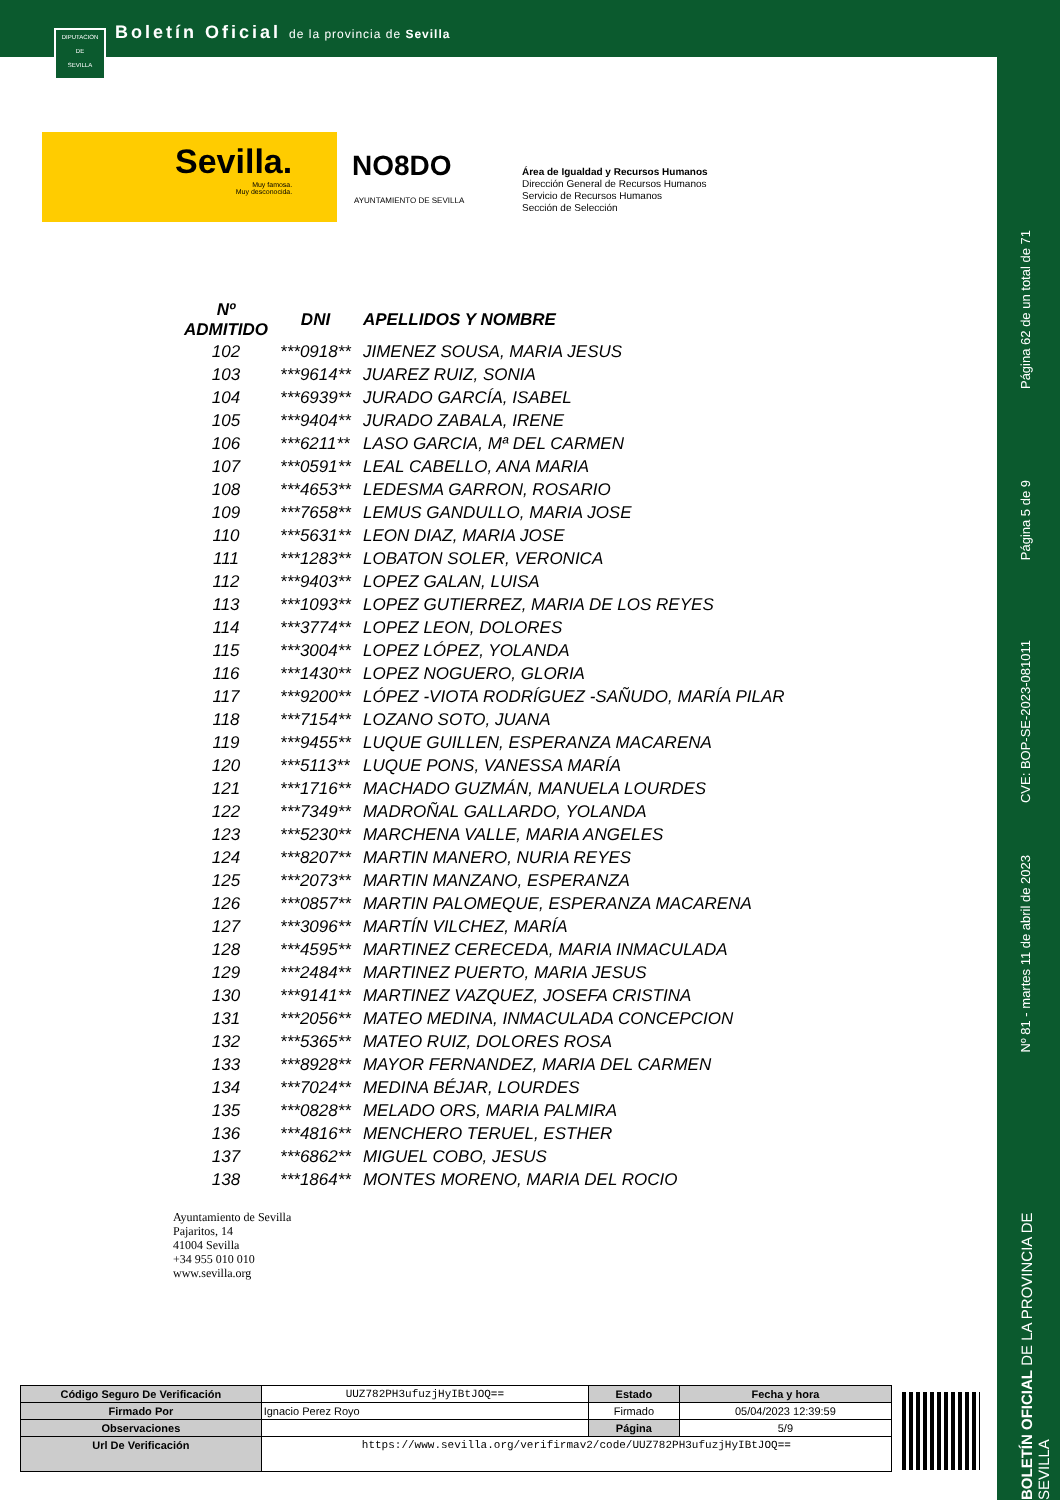DIPUTACION
DE
SEVILLA
Boletín Oficial de la provincia de Sevilla
Sevilla.
Muy famosa.
Muy desconocida.
NO8DO
AYUNTAMIENTO DE SEVILLA
Área de Igualdad y Recursos Humanos
Dirección General de Recursos Humanos
Servicio de Recursos Humanos
Sección de Selección
Página 62 de un total de 71
Página 5 de 9
CVE: BOP-SE-2023-081011
Nº 81 - martes 11 de abril de 2023
BOLETÍN OFICIAL DE LA PROVINCIA DE SEVILLA
| Nº ADMITIDO | DNI | APELLIDOS Y NOMBRE |
| --- | --- | --- |
| 102 | ***0918** | JIMENEZ SOUSA, MARIA JESUS |
| 103 | ***9614** | JUAREZ RUIZ, SONIA |
| 104 | ***6939** | JURADO GARCÍA, ISABEL |
| 105 | ***9404** | JURADO ZABALA, IRENE |
| 106 | ***6211** | LASO GARCIA, Mª DEL CARMEN |
| 107 | ***0591** | LEAL CABELLO, ANA MARIA |
| 108 | ***4653** | LEDESMA GARRON, ROSARIO |
| 109 | ***7658** | LEMUS GANDULLO, MARIA JOSE |
| 110 | ***5631** | LEON DIAZ, MARIA JOSE |
| 111 | ***1283** | LOBATON SOLER, VERONICA |
| 112 | ***9403** | LOPEZ GALAN, LUISA |
| 113 | ***1093** | LOPEZ GUTIERREZ, MARIA DE LOS REYES |
| 114 | ***3774** | LOPEZ LEON, DOLORES |
| 115 | ***3004** | LOPEZ LÓPEZ, YOLANDA |
| 116 | ***1430** | LOPEZ NOGUERO, GLORIA |
| 117 | ***9200** | LÓPEZ -VIOTA RODRÍGUEZ -SAÑUDO, MARÍA PILAR |
| 118 | ***7154** | LOZANO SOTO, JUANA |
| 119 | ***9455** | LUQUE GUILLEN, ESPERANZA MACARENA |
| 120 | ***5113** | LUQUE PONS, VANESSA MARÍA |
| 121 | ***1716** | MACHADO GUZMÁN, MANUELA LOURDES |
| 122 | ***7349** | MADROÑAL GALLARDO, YOLANDA |
| 123 | ***5230** | MARCHENA VALLE, MARIA ANGELES |
| 124 | ***8207** | MARTIN MANERO, NURIA REYES |
| 125 | ***2073** | MARTIN MANZANO, ESPERANZA |
| 126 | ***0857** | MARTIN PALOMEQUE, ESPERANZA MACARENA |
| 127 | ***3096** | MARTÍN VILCHEZ, MARÍA |
| 128 | ***4595** | MARTINEZ CERECEDA, MARIA INMACULADA |
| 129 | ***2484** | MARTINEZ PUERTO, MARIA JESUS |
| 130 | ***9141** | MARTINEZ VAZQUEZ, JOSEFA CRISTINA |
| 131 | ***2056** | MATEO MEDINA, INMACULADA CONCEPCION |
| 132 | ***5365** | MATEO RUIZ, DOLORES ROSA |
| 133 | ***8928** | MAYOR FERNANDEZ, MARIA DEL CARMEN |
| 134 | ***7024** | MEDINA BÉJAR, LOURDES |
| 135 | ***0828** | MELADO ORS, MARIA PALMIRA |
| 136 | ***4816** | MENCHERO TERUEL, ESTHER |
| 137 | ***6862** | MIGUEL COBO, JESUS |
| 138 | ***1864** | MONTES MORENO, MARIA DEL ROCIO |
Ayuntamiento de Sevilla
Pajaritos, 14
41004 Sevilla
+34 955 010 010
www.sevilla.org
| Código Seguro De Verificación | UUZ782PH3ufuzjHyIBtJOQ== | Estado | Fecha y hora |
| Firmado Por | Ignacio Perez Royo | Firmado | 05/04/2023 12:39:59 |
| Observaciones | | Página | 5/9 |
| Url De Verificación | https://www.sevilla.org/verifirmav2/code/UUZ782PH3ufuzjHyIBtJOQ== | | |